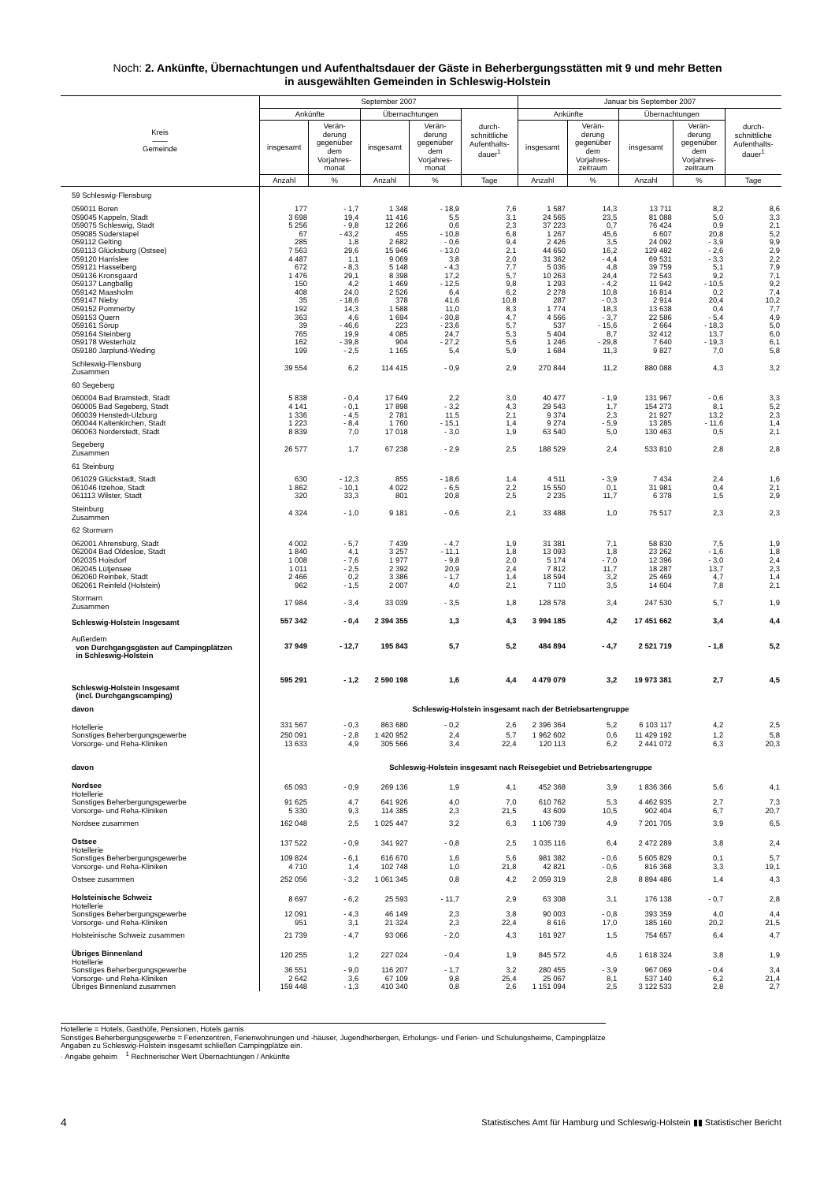Noch: 2. Ankünfte, Übernachtungen und Aufenthaltsdauer der Gäste in Beherbergungsstätten mit 9 und mehr Betten
in ausgewählten Gemeinden in Schleswig-Holstein
| Kreis —— Gemeinde | September 2007 | | | | | Januar bis September 2007 | | | | |
| --- | --- | --- | --- | --- | --- | --- | --- | --- | --- | --- |
| | Ankünfte | | Übernachtungen | | durch- schnittliche Aufenthalts- dauer<sup>1</sup> | Ankünfte | | Übernachtungen | | durch- schnittliche Aufenthalts- dauer<sup>1</sup> |
| | insgesamt | Verän- derung gegenüber dem Vorjahres- monat | insgesamt | Verän- derung gegenüber dem Vorjahres- monat | | insgesamt | Verän- derung gegenüber dem Vorjahres- zeitraum | insgesamt | Verän- derung gegenüber dem Vorjahres- zeitraum | |
| | Anzahl | % | Anzahl | % | Tage | Anzahl | % | Anzahl | % | Tage |
| 59 Schleswig-Flensburg | | | | | | | | | | |
| 059011 Boren | 177 | - 1,7 | 1 348 | - 18,9 | 7,6 | 1 587 | 14,3 | 13 711 | 8,2 | 8,6 |
| 059045 Kappeln, Stadt | 3 698 | 19,4 | 11 416 | 5,5 | 3,1 | 24 565 | 23,5 | 81 088 | 5,0 | 3,3 |
| 059075 Schleswig, Stadt | 5 256 | - 9,8 | 12 266 | 0,6 | 2,3 | 37 223 | 0,7 | 76 424 | 0,9 | 2,1 |
| 059085 Süderstapel | 67 | - 43,2 | 455 | - 10,8 | 6,8 | 1 267 | 45,6 | 6 607 | 20,8 | 5,2 |
| 059112 Gelting | 285 | 1,8 | 2 682 | - 0,6 | 9,4 | 2 426 | 3,5 | 24 092 | - 3,9 | 9,9 |
| 059113 Glücksburg (Ostsee) | 7 563 | 29,6 | 15 946 | - 13,0 | 2,1 | 44 650 | 16,2 | 129 482 | - 2,6 | 2,9 |
| 059120 Harrislee | 4 487 | 1,1 | 9 069 | 3,8 | 2,0 | 31 362 | - 4,4 | 69 531 | - 3,3 | 2,2 |
| 059121 Hasselberg | 672 | - 8,3 | 5 148 | - 4,3 | 7,7 | 5 036 | 4,8 | 39 759 | 5,1 | 7,9 |
| 059136 Kronsgaard | 1 476 | 29,1 | 8 398 | 17,2 | 5,7 | 10 263 | 24,4 | 72 543 | 9,2 | 7,1 |
| 059137 Langballig | 150 | 4,2 | 1 469 | - 12,5 | 9,8 | 1 293 | - 4,2 | 11 942 | - 10,5 | 9,2 |
| 059142 Maasholm | 408 | 24,0 | 2 526 | 6,4 | 6,2 | 2 278 | 10,8 | 16 814 | 0,2 | 7,4 |
| 059147 Nieby | 35 | - 18,6 | 378 | 41,6 | 10,8 | 287 | - 0,3 | 2 914 | 20,4 | 10,2 |
| 059152 Pommerby | 192 | 14,3 | 1 588 | 11,0 | 8,3 | 1 774 | 18,3 | 13 638 | 0,4 | 7,7 |
| 059153 Quern | 363 | 4,6 | 1 694 | - 30,8 | 4,7 | 4 566 | - 3,7 | 22 586 | - 5,4 | 4,9 |
| 059161 Sörup | 39 | - 46,6 | 223 | - 23,6 | 5,7 | 537 | - 15,6 | 2 664 | - 18,3 | 5,0 |
| 059164 Steinberg | 765 | 19,9 | 4 085 | 24,7 | 5,3 | 5 404 | 8,7 | 32 412 | 13,7 | 6,0 |
| 059178 Westerholz | 162 | - 39,8 | 904 | - 27,2 | 5,6 | 1 246 | - 29,8 | 7 640 | - 19,3 | 6,1 |
| 059180 Jarplund-Weding | 199 | - 2,5 | 1 165 | 5,4 | 5,9 | 1 684 | 11,3 | 9 827 | 7,0 | 5,8 |
| Schleswig-Flensburg Zusammen | 39 554 | 6,2 | 114 415 | - 0,9 | 2,9 | 270 844 | 11,2 | 880 088 | 4,3 | 3,2 |
| 60 Segeberg | | | | | | | | | | |
| 060004 Bad Bramstedt, Stadt | 5 838 | - 0,4 | 17 649 | 2,2 | 3,0 | 40 477 | - 1,9 | 131 967 | - 0,6 | 3,3 |
| 060005 Bad Segeberg, Stadt | 4 141 | - 0,1 | 17 898 | - 3,2 | 4,3 | 29 543 | 1,7 | 154 273 | 8,1 | 5,2 |
| 060039 Henstedt-Ulzburg | 1 336 | - 4,5 | 2 781 | 11,5 | 2,1 | 9 374 | 2,3 | 21 927 | 13,2 | 2,3 |
| 060044 Kaltenkirchen, Stadt | 1 223 | - 8,4 | 1 760 | - 15,1 | 1,4 | 9 274 | - 5,9 | 13 285 | - 11,6 | 1,4 |
| 060063 Norderstedt, Stadt | 8 839 | 7,0 | 17 018 | - 3,0 | 1,9 | 63 540 | 5,0 | 130 463 | 0,5 | 2,1 |
| Segeberg Zusammen | 26 577 | 1,7 | 67 238 | - 2,9 | 2,5 | 188 529 | 2,4 | 533 810 | 2,8 | 2,8 |
| 61 Steinburg | | | | | | | | | | |
| 061029 Glückstadt, Stadt | 630 | - 12,3 | 855 | - 18,6 | 1,4 | 4 511 | - 3,9 | 7 434 | 2,4 | 1,6 |
| 061046 Itzehoe, Stadt | 1 862 | - 10,1 | 4 022 | - 6,5 | 2,2 | 15 550 | 0,1 | 31 981 | 0,4 | 2,1 |
| 061113 Wilster, Stadt | 320 | 33,3 | 801 | 20,8 | 2,5 | 2 235 | 11,7 | 6 378 | 1,5 | 2,9 |
| Steinburg Zusammen | 4 324 | - 1,0 | 9 181 | - 0,6 | 2,1 | 33 488 | 1,0 | 75 517 | 2,3 | 2,3 |
| 62 Stormarn | | | | | | | | | | |
| 062001 Ahrensburg, Stadt | 4 002 | - 5,7 | 7 439 | - 4,7 | 1,9 | 31 381 | 7,1 | 58 830 | 7,5 | 1,9 |
| 062004 Bad Oldesloe, Stadt | 1 840 | 4,1 | 3 257 | - 11,1 | 1,8 | 13 093 | 1,8 | 23 262 | - 1,6 | 1,8 |
| 062035 Hoisdorf | 1 008 | - 7,6 | 1 977 | - 9,8 | 2,0 | 5 174 | - 7,0 | 12 396 | - 3,0 | 2,4 |
| 062045 Lütjensee | 1 011 | - 2,5 | 2 392 | 20,9 | 2,4 | 7 812 | 11,7 | 18 287 | 13,7 | 2,3 |
| 062060 Reinbek, Stadt | 2 466 | 0,2 | 3 386 | - 1,7 | 1,4 | 18 594 | 3,2 | 25 469 | 4,7 | 1,4 |
| 062061 Reinfeld (Holstein) | 962 | - 1,5 | 2 007 | 4,0 | 2,1 | 7 110 | 3,5 | 14 604 | 7,8 | 2,1 |
| Stormarn Zusammen | 17 984 | - 3,4 | 33 039 | - 3,5 | 1,8 | 128 578 | 3,4 | 247 530 | 5,7 | 1,9 |
| Schleswig-Holstein Insgesamt | 557 342 | - 0,4 | 2 394 355 | 1,3 | 4,3 | 3 994 185 | 4,2 | 17 451 662 | 3,4 | 4,4 |
| Außerdem von Durchgangsgästen auf Campingplätzen in Schleswig-Holstein | 37 949 | - 12,7 | 195 843 | 5,7 | 5,2 | 484 894 | - 4,7 | 2 521 719 | - 1,8 | 5,2 |
| Schleswig-Holstein Insgesamt (incl. Durchgangscamping) | 595 291 | - 1,2 | 2 590 198 | 1,6 | 4,4 | 4 479 079 | 3,2 | 19 973 381 | 2,7 | 4,5 |
| davon | Schleswig-Holstein insgesamt nach der Betriebsartengruppe | | | | | | | | | |
| Hotellerie | 331 567 | - 0,3 | 863 680 | - 0,2 | 2,6 | 2 396 364 | 5,2 | 6 103 117 | 4,2 | 2,5 |
| Sonstiges Beherbergungsgewerbe | 250 091 | - 2,8 | 1 420 952 | 2,4 | 5,7 | 1 962 602 | 0,6 | 11 429 192 | 1,2 | 5,8 |
| Vorsorge- und Reha-Kliniken | 13 633 | 4,9 | 305 566 | 3,4 | 22,4 | 120 113 | 6,2 | 2 441 072 | 6,3 | 20,3 |
| davon | Schleswig-Holstein insgesamt nach Reisegebiet und Betriebsartengruppe | | | | | | | | | |
| Nordsee Hotellerie | 65 093 | - 0,9 | 269 136 | 1,9 | 4,1 | 452 368 | 3,9 | 1 836 366 | 5,6 | 4,1 |
| Sonstiges Beherbergungsgewerbe | 91 625 | 4,7 | 641 926 | 4,0 | 7,0 | 610 762 | 5,3 | 4 462 935 | 2,7 | 7,3 |
| Vorsorge- und Reha-Kliniken | 5 330 | 9,3 | 114 385 | 2,3 | 21,5 | 43 609 | 10,5 | 902 404 | 6,7 | 20,7 |
| Nordsee zusammen | 162 048 | 2,5 | 1 025 447 | 3,2 | 6,3 | 1 106 739 | 4,9 | 7 201 705 | 3,9 | 6,5 |
| Ostsee Hotellerie | 137 522 | - 0,9 | 341 927 | - 0,8 | 2,5 | 1 035 116 | 6,4 | 2 472 289 | 3,8 | 2,4 |
| Sonstiges Beherbergungsgewerbe | 109 824 | - 6,1 | 616 670 | 1,6 | 5,6 | 981 382 | - 0,6 | 5 605 829 | 0,1 | 5,7 |
| Vorsorge- und Reha-Kliniken | 4 710 | 1,4 | 102 748 | 1,0 | 21,8 | 42 821 | - 0,6 | 816 368 | 3,3 | 19,1 |
| Ostsee zusammen | 252 056 | - 3,2 | 1 061 345 | 0,8 | 4,2 | 2 059 319 | 2,8 | 8 894 486 | 1,4 | 4,3 |
| Holsteinische Schweiz Hotellerie | 8 697 | - 6,2 | 25 593 | - 11,7 | 2,9 | 63 308 | 3,1 | 176 138 | - 0,7 | 2,8 |
| Sonstiges Beherbergungsgewerbe | 12 091 | - 4,3 | 46 149 | 2,3 | 3,8 | 90 003 | - 0,8 | 393 359 | 4,0 | 4,4 |
| Vorsorge- und Reha-Kliniken | 951 | 3,1 | 21 324 | 2,3 | 22,4 | 8 616 | 17,0 | 185 160 | 20,2 | 21,5 |
| Holsteinische Schweiz zusammen | 21 739 | - 4,7 | 93 066 | - 2,0 | 4,3 | 161 927 | 1,5 | 754 657 | 6,4 | 4,7 |
| Übriges Binnenland Hotellerie | 120 255 | 1,2 | 227 024 | - 0,4 | 1,9 | 845 572 | 4,6 | 1 618 324 | 3,8 | 1,9 |
| Sonstiges Beherbergungsgewerbe | 36 551 | - 9,0 | 116 207 | - 1,7 | 3,2 | 280 455 | - 3,9 | 967 069 | - 0,4 | 3,4 |
| Vorsorge- und Reha-Kliniken | 2 642 | 3,6 | 67 109 | 9,8 | 25,4 | 25 067 | 8,1 | 537 140 | 6,2 | 21,4 |
| Übriges Binnenland zusammen | 159 448 | - 1,3 | 410 340 | 0,8 | 2,6 | 1 151 094 | 2,5 | 3 122 533 | 2,8 | 2,7 |
Hotellerie = Hotels, Gasthöfe, Pensionen, Hotels garnis
Sonstiges Beherbergungsgewerbe = Ferienzentren, Ferienwohnungen und -häuser, Jugendherbergen, Erholungs- und Ferien- und Schulungsheime, Campingplätze
Angaben zu Schleswig-Holstein insgesamt schließen Campingplätze ein.
· Angabe geheim <sup>1</sup> Rechnerischer Wert Übernachtungen / Ankünfte
4
Statistisches Amt für Hamburg und Schleswig-Holstein ▮▮ Statistischer Bericht